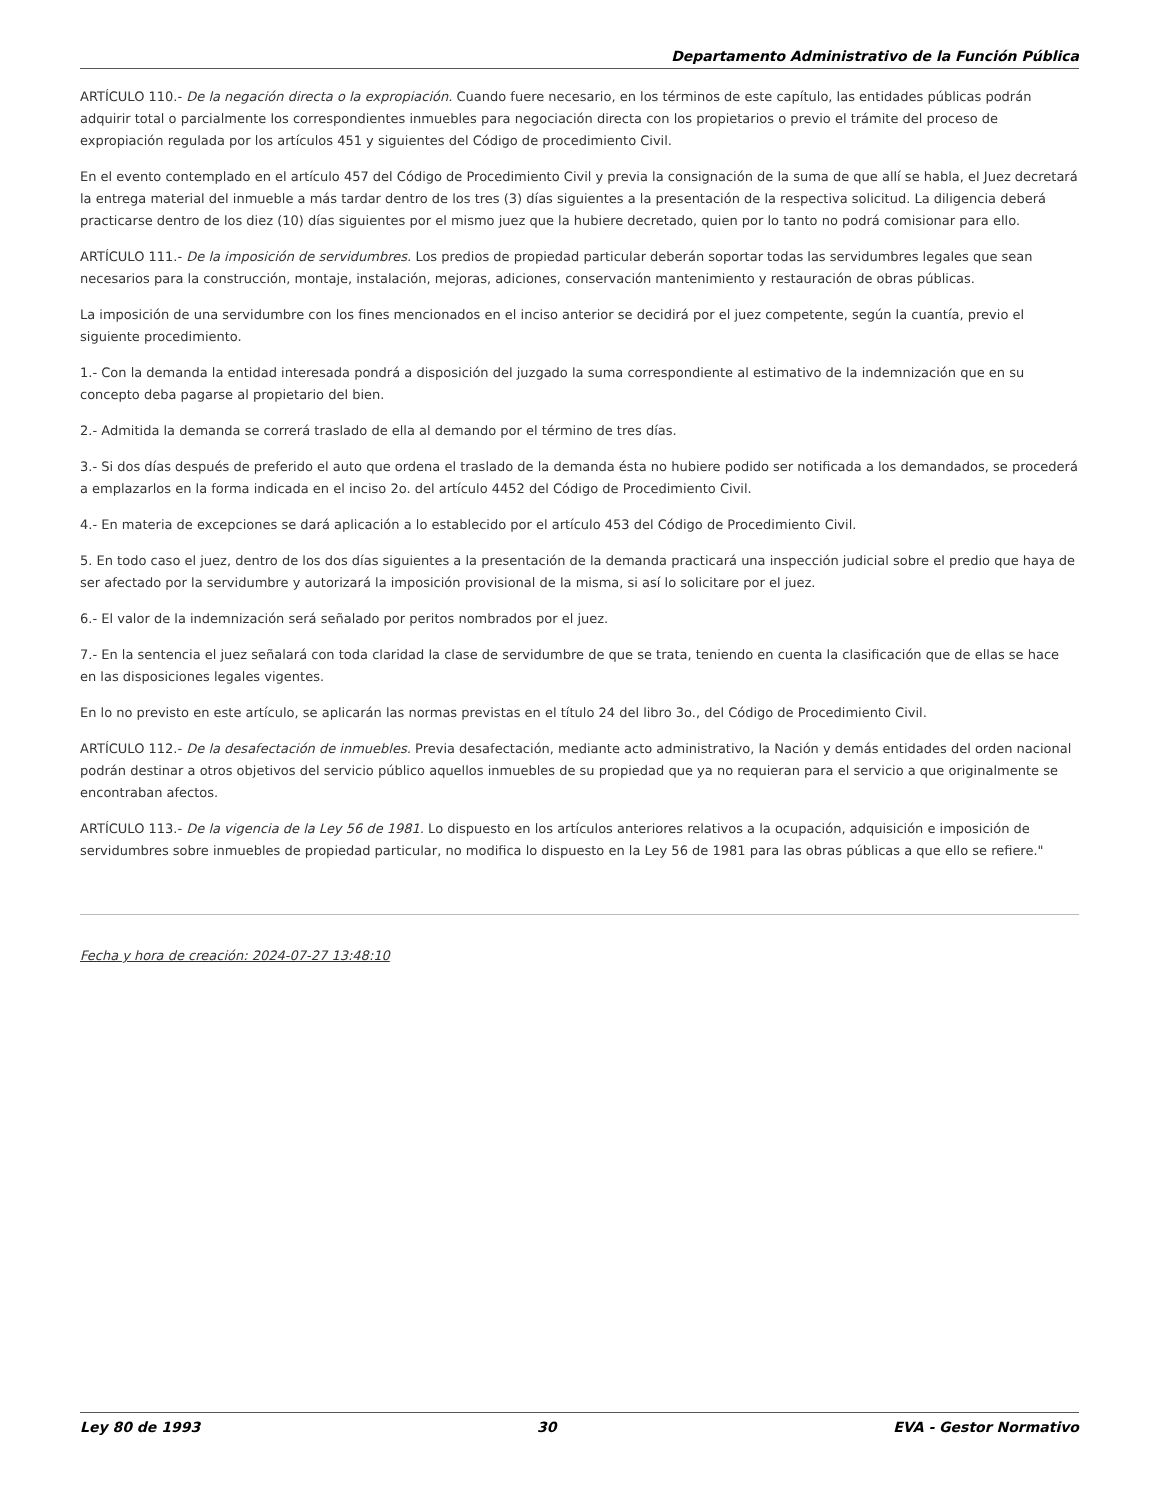Departamento Administrativo de la Función Pública
ARTÍCULO 110.- De la negación directa o la expropiación. Cuando fuere necesario, en los términos de este capítulo, las entidades públicas podrán adquirir total o parcialmente los correspondientes inmuebles para negociación directa con los propietarios o previo el trámite del proceso de expropiación regulada por los artículos 451 y siguientes del Código de procedimiento Civil.
En el evento contemplado en el artículo 457 del Código de Procedimiento Civil y previa la consignación de la suma de que allí se habla, el Juez decretará la entrega material del inmueble a más tardar dentro de los tres (3) días siguientes a la presentación de la respectiva solicitud. La diligencia deberá practicarse dentro de los diez (10) días siguientes por el mismo juez que la hubiere decretado, quien por lo tanto no podrá comisionar para ello.
ARTÍCULO 111.- De la imposición de servidumbres. Los predios de propiedad particular deberán soportar todas las servidumbres legales que sean necesarios para la construcción, montaje, instalación, mejoras, adiciones, conservación mantenimiento y restauración de obras públicas.
La imposición de una servidumbre con los fines mencionados en el inciso anterior se decidirá por el juez competente, según la cuantía, previo el siguiente procedimiento.
1.- Con la demanda la entidad interesada pondrá a disposición del juzgado la suma correspondiente al estimativo de la indemnización que en su concepto deba pagarse al propietario del bien.
2.- Admitida la demanda se correrá traslado de ella al demando por el término de tres días.
3.- Si dos días después de preferido el auto que ordena el traslado de la demanda ésta no hubiere podido ser notificada a los demandados, se procederá a emplazarlos en la forma indicada en el inciso 2o. del artículo 4452 del Código de Procedimiento Civil.
4.- En materia de excepciones se dará aplicación a lo establecido por el artículo 453 del Código de Procedimiento Civil.
5. En todo caso el juez, dentro de los dos días siguientes a la presentación de la demanda practicará una inspección judicial sobre el predio que haya de ser afectado por la servidumbre y autorizará la imposición provisional de la misma, si así lo solicitare por el juez.
6.- El valor de la indemnización será señalado por peritos nombrados por el juez.
7.- En la sentencia el juez señalará con toda claridad la clase de servidumbre de que se trata, teniendo en cuenta la clasificación que de ellas se hace en las disposiciones legales vigentes.
En lo no previsto en este artículo, se aplicarán las normas previstas en el título 24 del libro 3o., del Código de Procedimiento Civil.
ARTÍCULO 112.- De la desafectación de inmuebles. Previa desafectación, mediante acto administrativo, la Nación y demás entidades del orden nacional podrán destinar a otros objetivos del servicio público aquellos inmuebles de su propiedad que ya no requieran para el servicio a que originalmente se encontraban afectos.
ARTÍCULO 113.- De la vigencia de la Ley 56 de 1981. Lo dispuesto en los artículos anteriores relativos a la ocupación, adquisición e imposición de servidumbres sobre inmuebles de propiedad particular, no modifica lo dispuesto en la Ley 56 de 1981 para las obras públicas a que ello se refiere."
Fecha y hora de creación: 2024-07-27 13:48:10
Ley 80 de 1993 30 EVA - Gestor Normativo